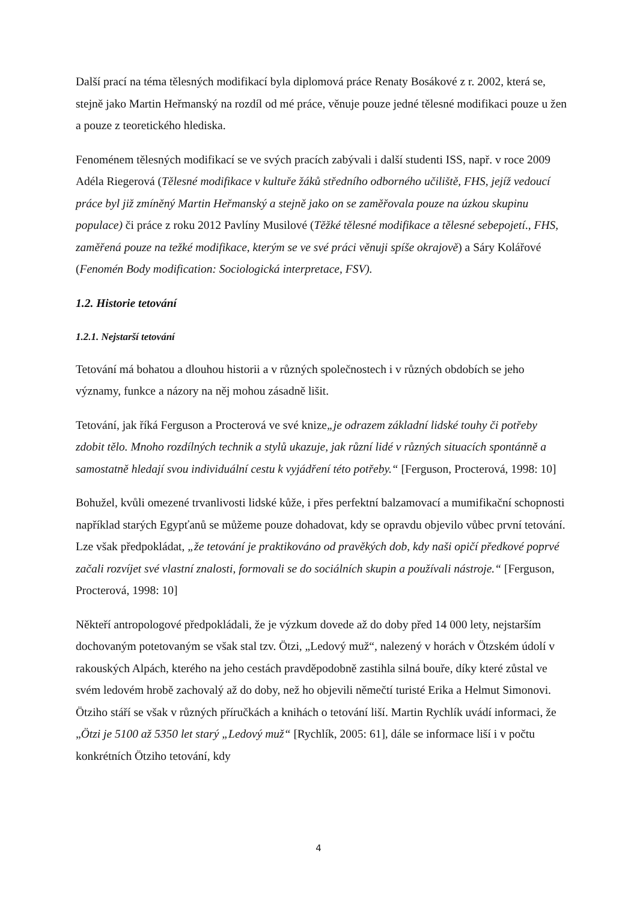Další prací na téma tělesných modifikací byla diplomová práce Renaty Bosákové z r. 2002, která se, stejně jako Martin Heřmanský na rozdíl od mé práce, věnuje pouze jedné tělesné modifikaci pouze u žen a pouze z teoretického hlediska.
Fenoménem tělesných modifikací se ve svých pracích zabývali i další studenti ISS, např. v roce 2009 Adéla Riegerová (Tělesné modifikace v kultuře žáků středního odborného učiliště, FHS, jejíž vedoucí práce byl již zmíněný Martin Heřmanský a stejně jako on se zaměřovala pouze na úzkou skupinu populace) či práce z roku 2012 Pavlíny Musilové (Těžké tělesné modifikace a tělesné sebepojetí., FHS, zaměřená pouze na težké modifikace, kterým se ve své práci věnuji spíše okrajově) a Sáry Kolářové (Fenomén Body modification: Sociologická interpretace, FSV).
1.2. Historie tetování
1.2.1. Nejstarší tetování
Tetování má bohatou a dlouhou historii a v různých společnostech i v různých obdobích se jeho významy, funkce a názory na něj mohou zásadně lišit.
Tetování, jak říká Ferguson a Procterová ve své knize„je odrazem základní lidské touhy či potřeby zdobit tělo. Mnoho rozdílných technik a stylů ukazuje, jak různí lidé v různých situacích spontánně a samostatně hledají svou individuální cestu k vyjádření této potřeby.“ [Ferguson, Procterová, 1998: 10]
Bohužel, kvůli omezené trvanlivosti lidské kůže, i přes perfektní balzamovací a mumifikační schopnosti například starých Egypťanů se můžeme pouze dohadovat, kdy se opravdu objevilo vůbec první tetování. Lze však předpokládat, „že tetování je praktikováno od pravěkých dob, kdy naši opičí předkové poprvé začali rozvíjet své vlastní znalosti, formovali se do sociálních skupin a používali nástroje.“ [Ferguson, Procterová, 1998: 10]
Někteří antropologové předpokládali, že je výzkum dovede až do doby před 14 000 lety, nejstarším dochovaným potetovaným se však stal tzv. Ötzi, „Ledový muž“, nalezený v horách v Ötzském údolí v rakouských Alpách, kterého na jeho cestách pravděpodobně zastihla silná bouře, díky které zůstal ve svém ledovém hrobě zachovalý až do doby, než ho objevili němečtí turisté Erika a Helmut Simonovi. Ötziho stáří se však v různých příručkách a knihách o tetování liší. Martin Rychlík uvádí informaci, že „Ötzi je 5100 až 5350 let starý „Ledový muž“ [Rychlík, 2005: 61], dále se informace liší i v počtu konkrétních Ötziho tetování, kdy
4